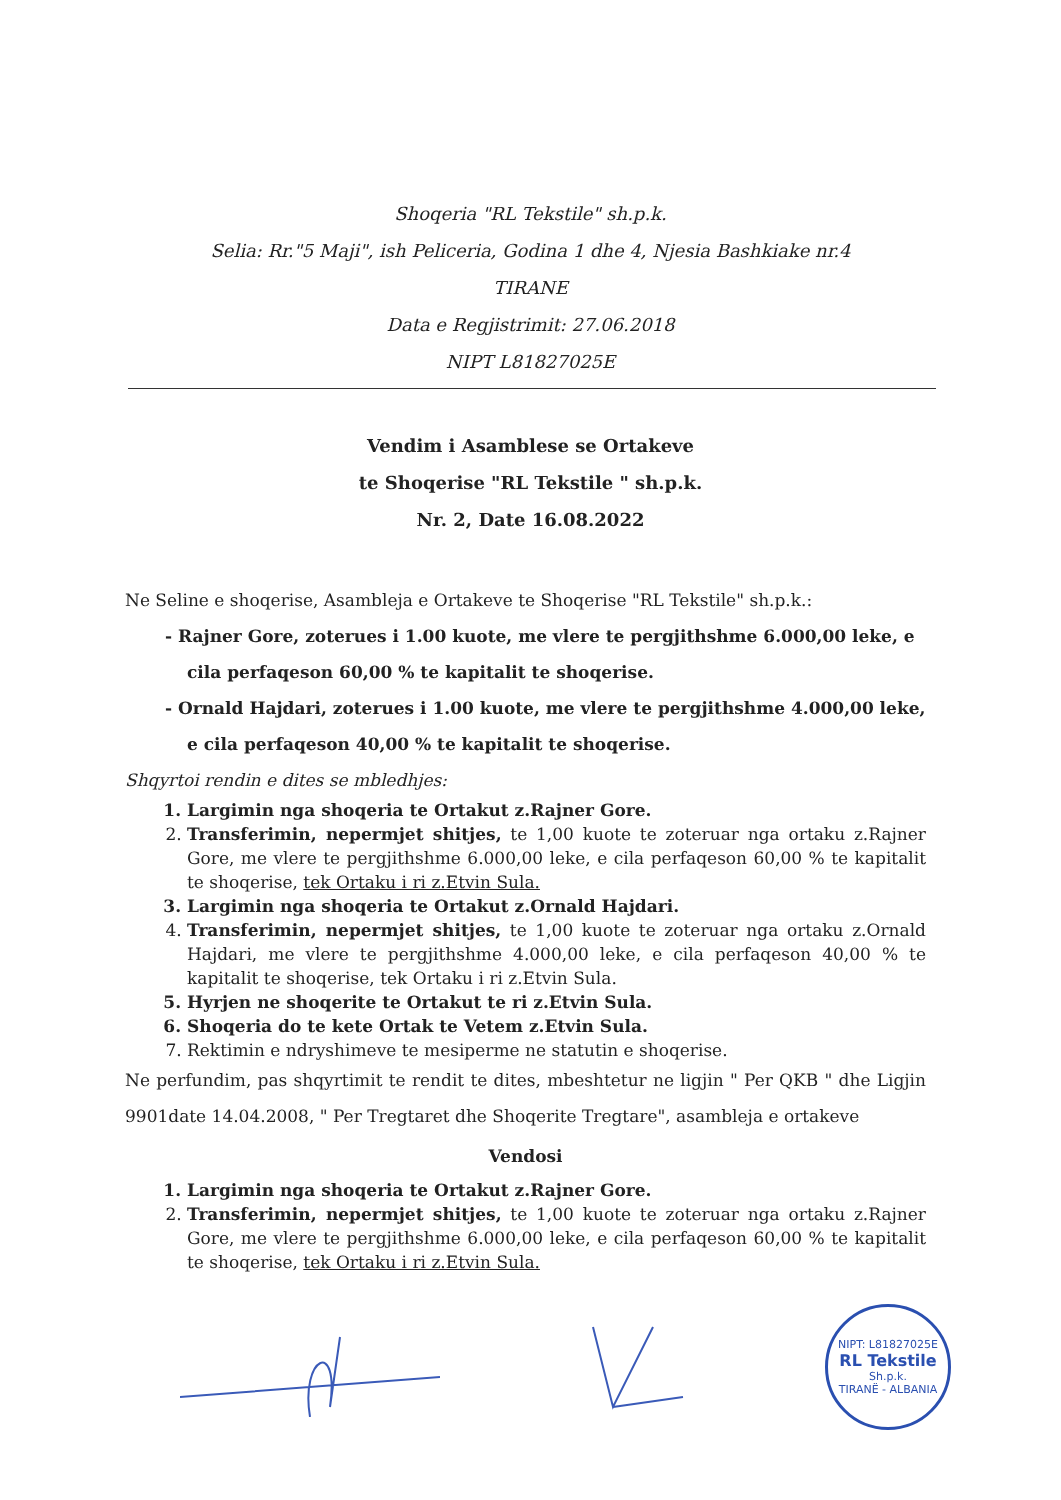Shoqeria "RL Tekstile" sh.p.k.
Selia: Rr."5 Maji", ish Peliceria, Godina 1 dhe 4, Njesia Bashkiake nr.4
TIRANE
Data e Regjistrimit: 27.06.2018
NIPT L81827025E
Vendim i Asamblese se Ortakeve
te Shoqerise "RL Tekstile " sh.p.k.
Nr. 2, Date 16.08.2022
Ne Seline e shoqerise, Asambleja e Ortakeve te Shoqerise "RL Tekstile" sh.p.k.:
- Rajner Gore, zoterues i 1.00 kuote, me vlere te pergjithshme 6.000,00 leke, e cila perfaqeson 60,00 % te kapitalit te shoqerise.
- Ornald Hajdari, zoterues i 1.00 kuote, me vlere te pergjithshme 4.000,00 leke, e cila perfaqeson 40,00 % te kapitalit te shoqerise.
Shqyrtoi rendin e dites se mbledhjes:
1. Largimin nga shoqeria te Ortakut z.Rajner Gore.
2. Transferimin, nepermjet shitjes, te 1,00 kuote te zoteruar nga ortaku z.Rajner Gore, me vlere te pergjithshme 6.000,00 leke, e cila perfaqeson 60,00 % te kapitalit te shoqerise, tek Ortaku i ri z.Etvin Sula.
3. Largimin nga shoqeria te Ortakut z.Ornald Hajdari.
4. Transferimin, nepermjet shitjes, te 1,00 kuote te zoteruar nga ortaku z.Ornald Hajdari, me vlere te pergjithshme 4.000,00 leke, e cila perfaqeson 40,00 % te kapitalit te shoqerise, tek Ortaku i ri z.Etvin Sula.
5. Hyrjen ne shoqerite te Ortakut te ri z.Etvin Sula.
6. Shoqeria do te kete Ortak te Vetem z.Etvin Sula.
7. Rektimin e ndryshimeve te mesiperme ne statutin e shoqerise.
Ne perfundim, pas shqyrtimit te rendit te dites, mbeshtetur ne ligjin " Per QKB " dhe Ligjin 9901date 14.04.2008, " Per Tregtaret dhe Shoqerite Tregtare", asambleja e ortakeve
Vendosi
1. Largimin nga shoqeria te Ortakut z.Rajner Gore.
2. Transferimin, nepermjet shitjes, te 1,00 kuote te zoteruar nga ortaku z.Rajner Gore, me vlere te pergjithshme 6.000,00 leke, e cila perfaqeson 60,00 % te kapitalit te shoqerise, tek Ortaku i ri z.Etvin Sula.
NIPT: L81827025E
RL Tekstile
Sh.p.k.
TIRANË - ALBANIA